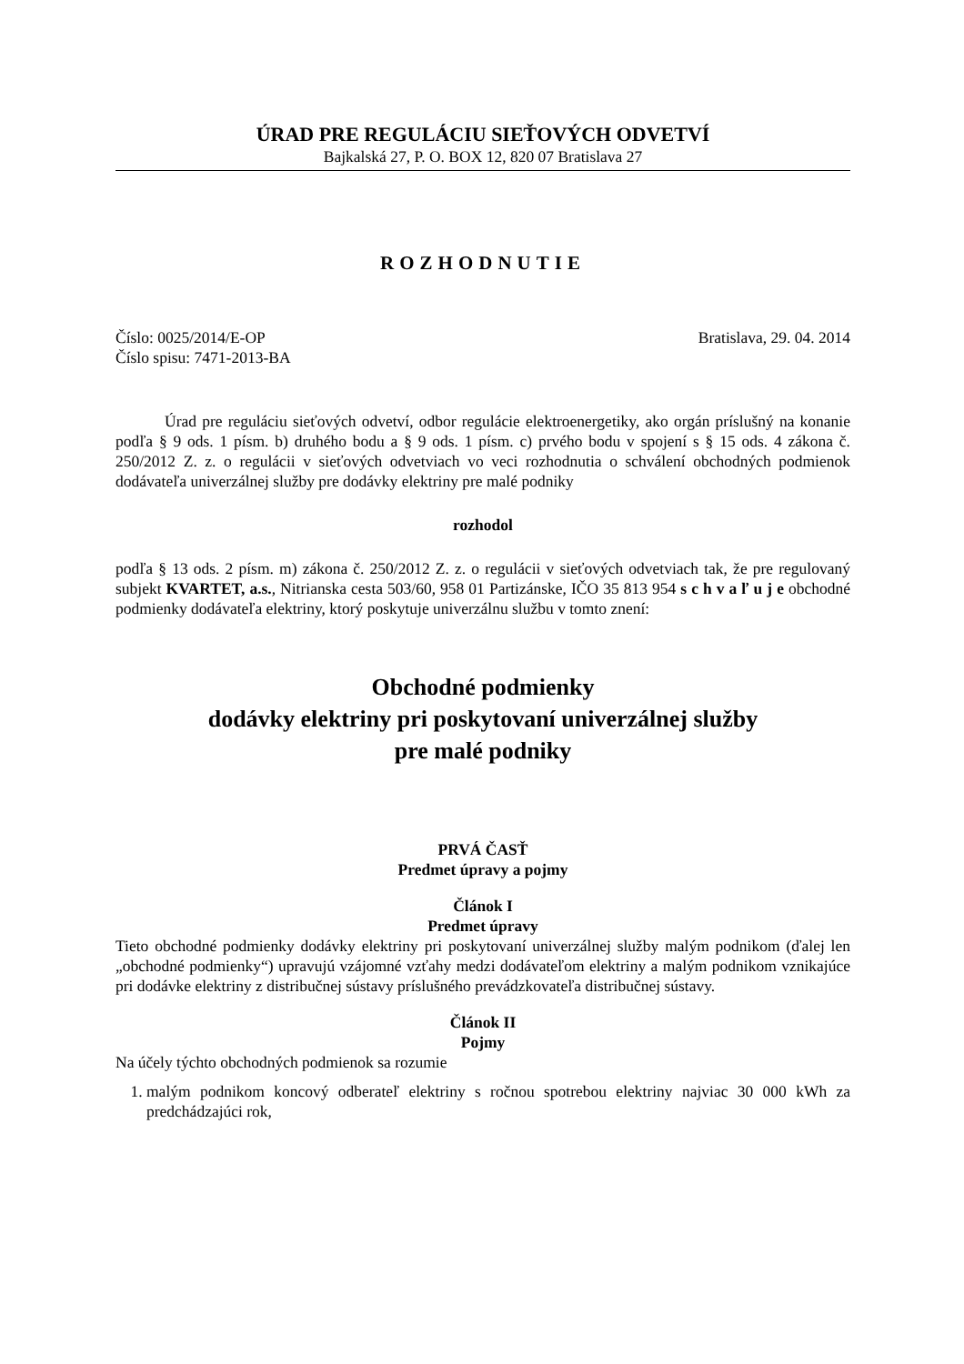ÚRAD PRE REGULÁCIU SIEŤOVÝCH ODVETVÍ
Bajkalská 27, P. O. BOX 12, 820 07 Bratislava 27
ROZHODNUTIE
Číslo: 0025/2014/E-OP Bratislava, 29. 04. 2014
Číslo spisu: 7471-2013-BA
Úrad pre reguláciu sieťových odvetví, odbor regulácie elektroenergetiky, ako orgán príslušný na konanie podľa § 9 ods. 1 písm. b) druhého bodu a § 9 ods. 1 písm. c) prvého bodu v spojení s § 15 ods. 4 zákona č. 250/2012 Z. z. o regulácii v sieťových odvetviach vo veci rozhodnutia o schválení obchodných podmienok dodávateľa univerzálnej služby pre dodávky elektriny pre malé podniky
rozhodol
podľa § 13 ods. 2 písm. m) zákona č. 250/2012 Z. z. o regulácii v sieťových odvetviach tak, že pre regulovaný subjekt KVARTET, a.s., Nitrianska cesta 503/60, 958 01 Partizánske, IČO 35 813 954 s c h v a ľ u j e obchodné podmienky dodávateľa elektriny, ktorý poskytuje univerzálnu službu v tomto znení:
Obchodné podmienky
dodávky elektriny pri poskytovaní univerzálnej služby
pre malé podniky
PRVÁ ČASŤ
Predmet úpravy a pojmy
Článok I
Predmet úpravy
Tieto obchodné podmienky dodávky elektriny pri poskytovaní univerzálnej služby malým podnikom (ďalej len „obchodné podmienky“) upravujú vzájomné vzťahy medzi dodávateľom elektriny a malým podnikom vznikajúce pri dodávke elektriny z distribučnej sústavy príslušného prevádzkovateľa distribučnej sústavy.
Článok II
Pojmy
Na účely týchto obchodných podmienok sa rozumie
1. malým podnikom koncový odberateľ elektriny s ročnou spotrebou elektriny najviac 30 000 kWh za predchádzajúci rok,